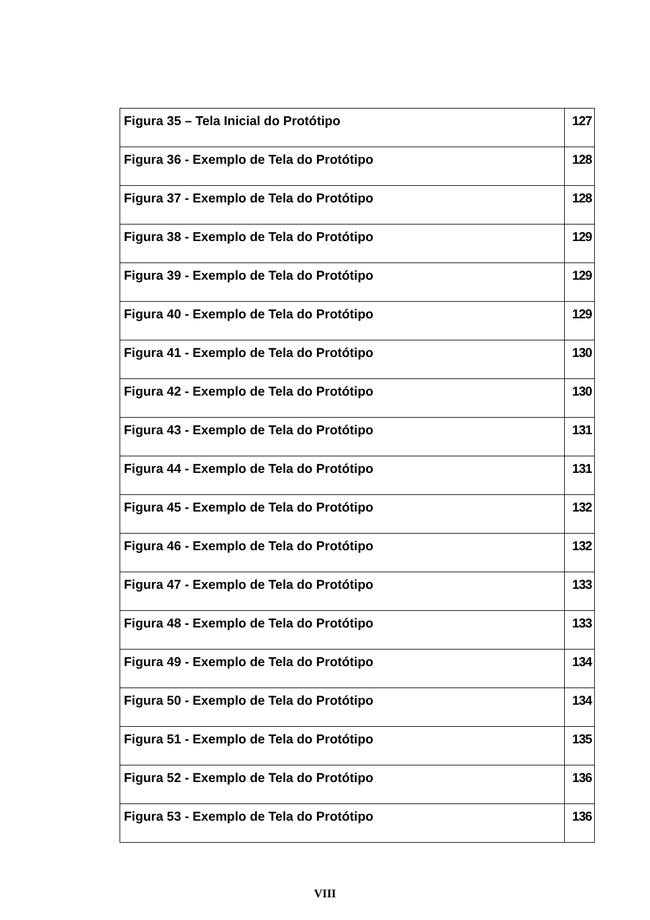| Figura 35 – Tela Inicial do Protótipo | 127 |
| Figura 36 - Exemplo de Tela do Protótipo | 128 |
| Figura 37 - Exemplo de Tela do Protótipo | 128 |
| Figura 38 - Exemplo de Tela do Protótipo | 129 |
| Figura 39 - Exemplo de Tela do Protótipo | 129 |
| Figura 40 - Exemplo de Tela do Protótipo | 129 |
| Figura 41 - Exemplo de Tela do Protótipo | 130 |
| Figura 42 - Exemplo de Tela do Protótipo | 130 |
| Figura 43 - Exemplo de Tela do Protótipo | 131 |
| Figura 44 - Exemplo de Tela do Protótipo | 131 |
| Figura 45 - Exemplo de Tela do Protótipo | 132 |
| Figura 46 - Exemplo de Tela do Protótipo | 132 |
| Figura 47 - Exemplo de Tela do Protótipo | 133 |
| Figura 48 - Exemplo de Tela do Protótipo | 133 |
| Figura 49 - Exemplo de Tela do Protótipo | 134 |
| Figura 50 - Exemplo de Tela do Protótipo | 134 |
| Figura 51 - Exemplo de Tela do Protótipo | 135 |
| Figura 52 - Exemplo de Tela do Protótipo | 136 |
| Figura 53 - Exemplo de Tela do Protótipo | 136 |
VIII